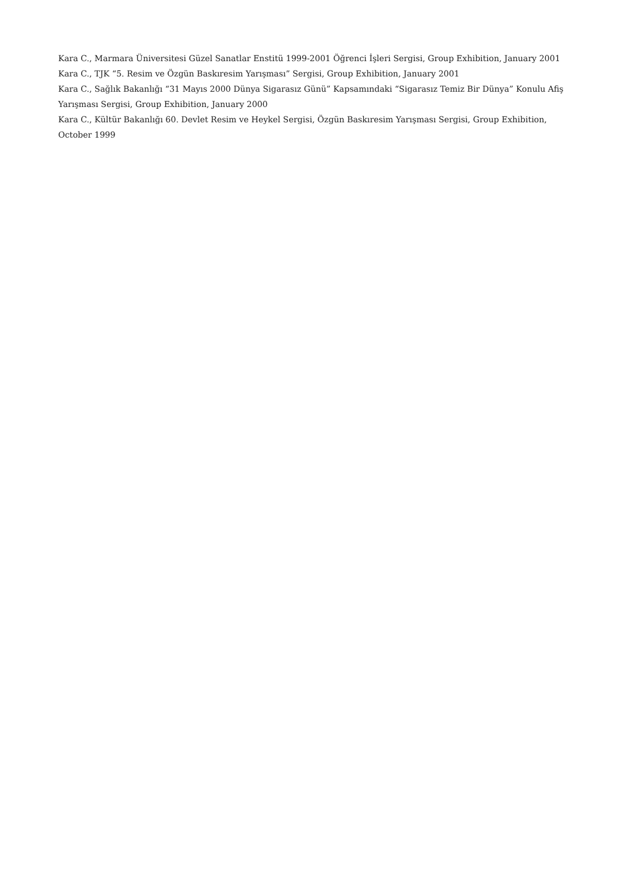Kara C., Marmara Üniversitesi Güzel Sanatlar Enstitü 1999-2001 Öğrenci İşleri Sergisi, Group Exhibition, January 2001
Kara C., TJK “5. Resim ve Özgün Baskıresim Yarışması” Sergisi, Group Exhibition, January 2001
Kara C., Sağlık Bakanlığı “31 Mayıs 2000 Dünya Sigarasız Günü” Kapsamındaki “Sigarasız Temiz Bir Dünya” Konulu Afiş Yarışması Sergisi, Group Exhibition, January 2000
Kara C., Kültür Bakanlığı 60. Devlet Resim ve Heykel Sergisi, Özgün Baskıresim Yarışması Sergisi, Group Exhibition, October 1999